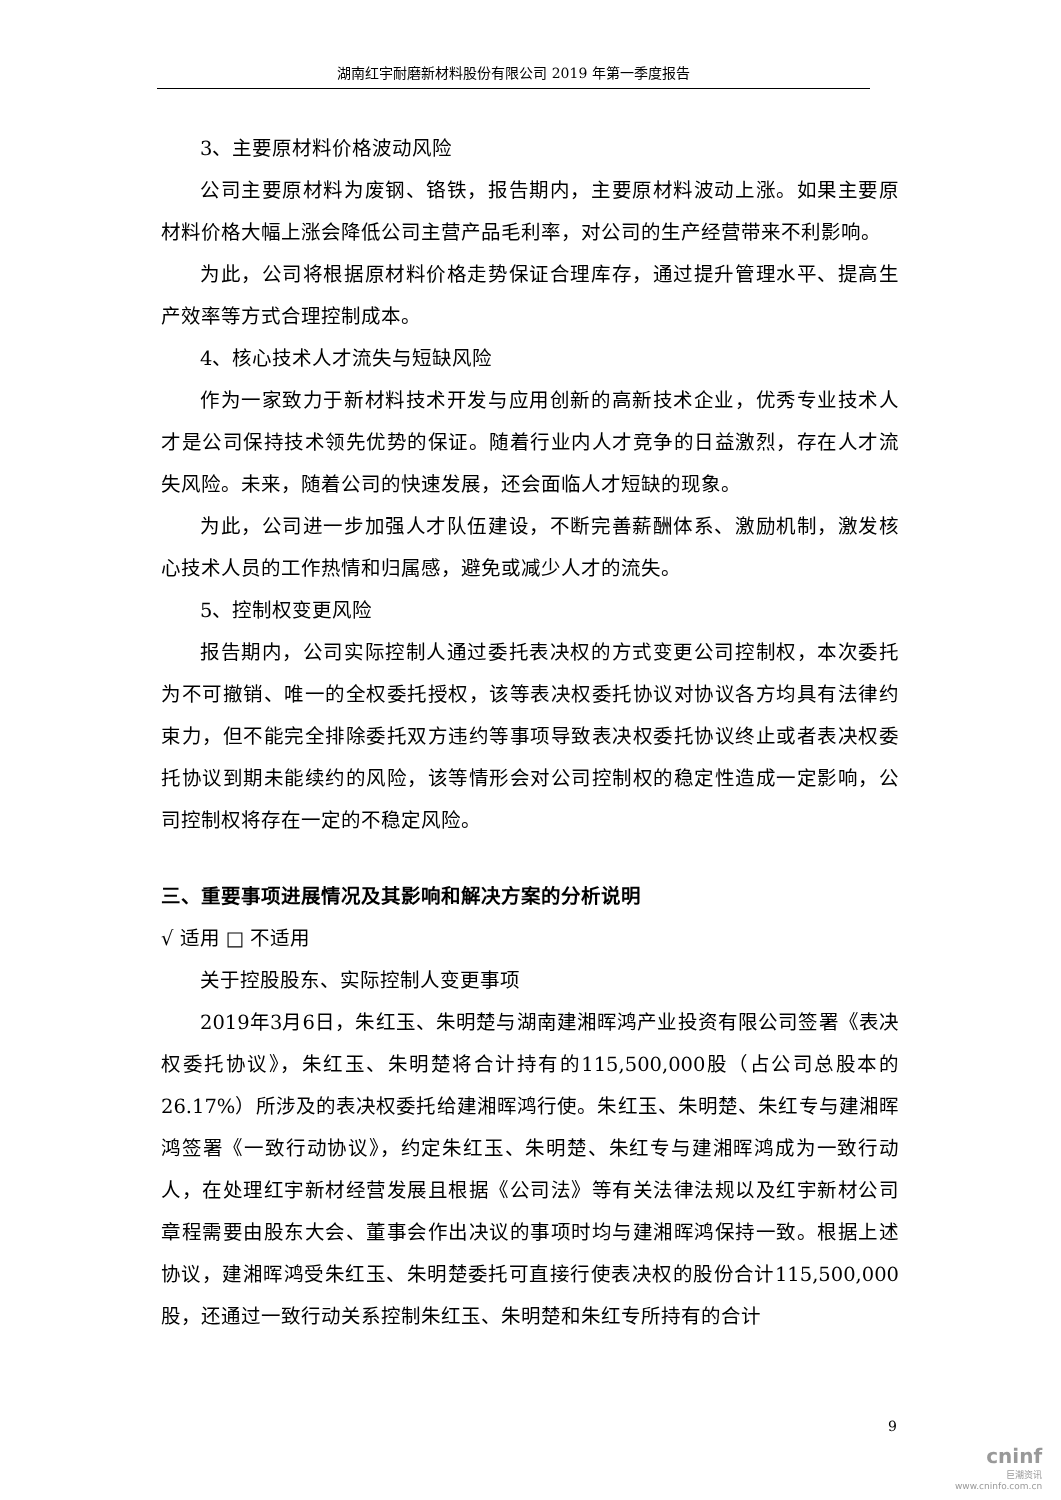湖南红宇耐磨新材料股份有限公司 2019 年第一季度报告
3、主要原材料价格波动风险
公司主要原材料为废钢、铬铁，报告期内，主要原材料波动上涨。如果主要原材料价格大幅上涨会降低公司主营产品毛利率，对公司的生产经营带来不利影响。
为此，公司将根据原材料价格走势保证合理库存，通过提升管理水平、提高生产效率等方式合理控制成本。
4、核心技术人才流失与短缺风险
作为一家致力于新材料技术开发与应用创新的高新技术企业，优秀专业技术人才是公司保持技术领先优势的保证。随着行业内人才竞争的日益激烈，存在人才流失风险。未来，随着公司的快速发展，还会面临人才短缺的现象。
为此，公司进一步加强人才队伍建设，不断完善薪酬体系、激励机制，激发核心技术人员的工作热情和归属感，避免或减少人才的流失。
5、控制权变更风险
报告期内，公司实际控制人通过委托表决权的方式变更公司控制权，本次委托为不可撤销、唯一的全权委托授权，该等表决权委托协议对协议各方均具有法律约束力，但不能完全排除委托双方违约等事项导致表决权委托协议终止或者表决权委托协议到期未能续约的风险，该等情形会对公司控制权的稳定性造成一定影响，公司控制权将存在一定的不稳定风险。
三、重要事项进展情况及其影响和解决方案的分析说明
√ 适用 □ 不适用
关于控股股东、实际控制人变更事项
2019年3月6日，朱红玉、朱明楚与湖南建湘晖鸿产业投资有限公司签署《表决权委托协议》，朱红玉、朱明楚将合计持有的115,500,000股（占公司总股本的26.17%）所涉及的表决权委托给建湘晖鸿行使。朱红玉、朱明楚、朱红专与建湘晖鸿签署《一致行动协议》，约定朱红玉、朱明楚、朱红专与建湘晖鸿成为一致行动人，在处理红宇新材经营发展且根据《公司法》等有关法律法规以及红宇新材公司章程需要由股东大会、董事会作出决议的事项时均与建湘晖鸿保持一致。根据上述协议，建湘晖鸿受朱红玉、朱明楚委托可直接行使表决权的股份合计115,500,000股，还通过一致行动关系控制朱红玉、朱明楚和朱红专所持有的合计
9
cninf
巨潮资讯
www.cninfo.com.cn